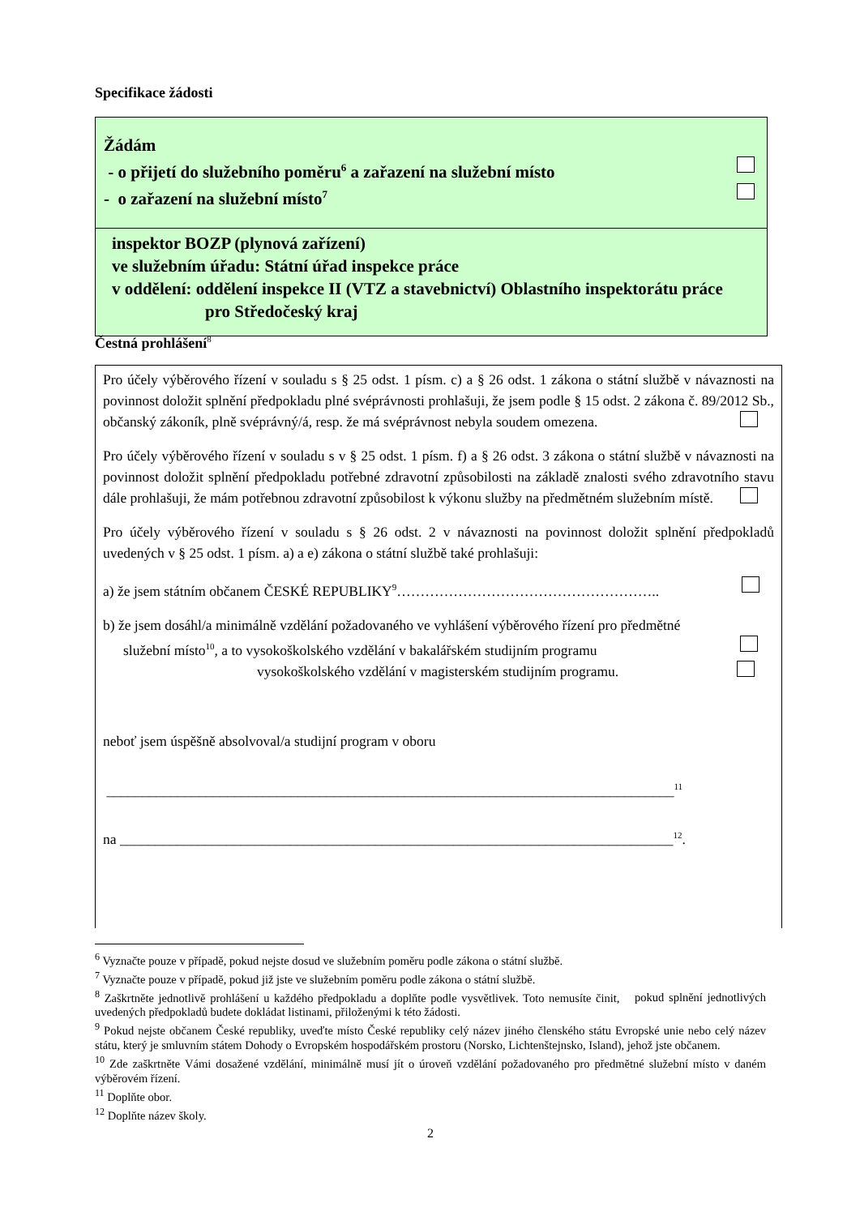Specifikace žádosti
Žádám
- o přijetí do služebního poměru<sup>6</sup> a zařazení na služební místo
- o zařazení na služební místo<sup>7</sup>
inspektor BOZP (plynová zařízení)
ve služebním úřadu: Státní úřad inspekce práce
v oddělení: oddělení inspekce II (VTZ a stavebnictví) Oblastního inspektorátu práce
pro Středočeský kraj
Čestná prohlášení<sup>8</sup>
Pro účely výběrového řízení v souladu s § 25 odst. 1 písm. c) a § 26 odst. 1 zákona o státní službě v návaznosti na povinnost doložit splnění předpokladu plné svéprávnosti prohlašuji, že jsem podle § 15 odst. 2 zákona č. 89/2012 Sb., občanský zákoník, plně svéprávný/á, resp. že má svéprávnost nebyla soudem omezena.
Pro účely výběrového řízení v souladu s v § 25 odst. 1 písm. f) a § 26 odst. 3 zákona o státní službě v návaznosti na povinnost doložit splnění předpokladu potřebné zdravotní způsobilosti na základě znalosti svého zdravotního stavu dále prohlašuji, že mám potřebnou zdravotní způsobilost k výkonu služby na předmětném služebním místě.
Pro účely výběrového řízení v souladu s § 26 odst. 2 v návaznosti na povinnost doložit splnění předpokladů uvedených v § 25 odst. 1 písm. a) a e) zákona o státní službě také prohlašuji:
a) že jsem státním občanem ČESKÉ REPUBLIKY<sup>9</sup>………………………………………………..
b) že jsem dosáhl/a minimálně vzdělání požadovaného ve vyhlášení výběrového řízení pro předmětné
služební místo<sup>10</sup>, a to vysokoškolského vzdělání v bakalářském studijním programu
vysokoškolského vzdělání v magisterském studijním programu.
neboť jsem úspěšně absolvoval/a studijní program v oboru
________________________________________________________________________________<sup>11</sup>
na ______________________________________________________________________________<sup>12</sup>.
<sup>6</sup> Vyznačte pouze v případě, pokud nejste dosud ve služebním poměru podle zákona o státní službě.
<sup>7</sup> Vyznačte pouze v případě, pokud již jste ve služebním poměru podle zákona o státní službě.
<sup>8</sup> Zaškrtněte jednotlivě prohlášení u každého předpokladu a doplňte podle vysvětlivek. Toto nemusíte činit, pokud splnění jednotlivých uvedených předpokladů budete dokládat listinami, přiloženými k této žádosti.
<sup>9</sup> Pokud nejste občanem České republiky, uveďte místo České republiky celý název jiného členského státu Evropské unie nebo celý název státu, který je smluvním státem Dohody o Evropském hospodářském prostoru (Norsko, Lichtenštejnsko, Island), jehož jste občanem.
<sup>10</sup> Zde zaškrtněte Vámi dosažené vzdělání, minimálně musí jít o úroveň vzdělání požadovaného pro předmětné služební místo v daném výběrovém řízení.
<sup>11</sup> Doplňte obor.
<sup>12</sup> Doplňte název školy.
2